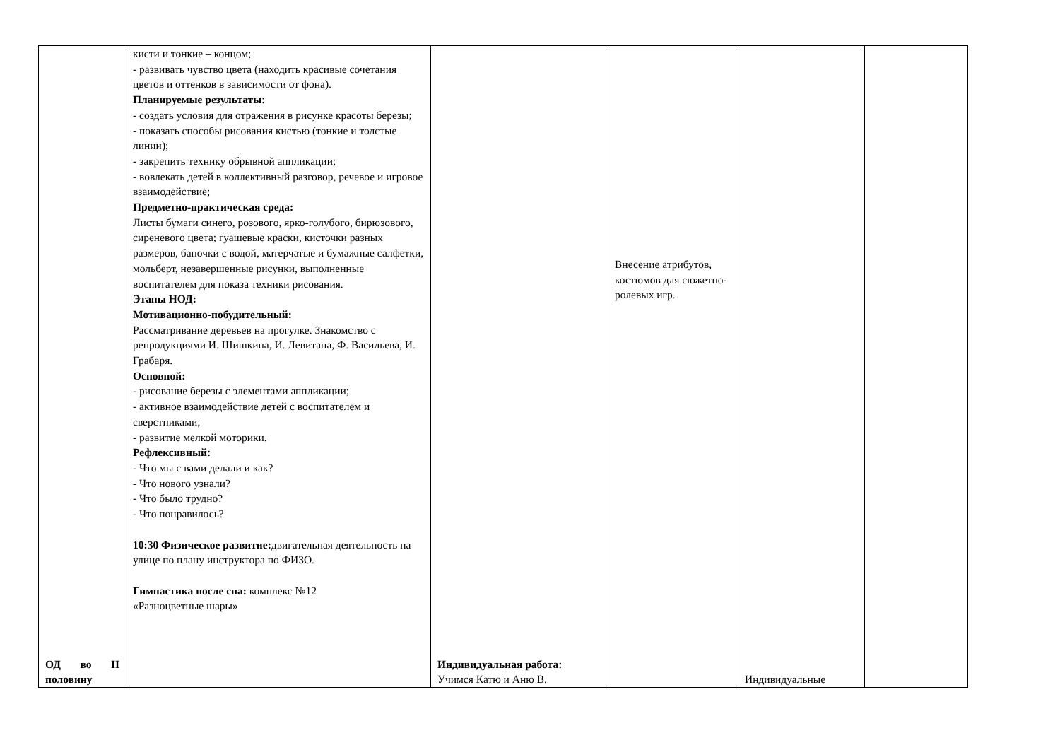| ОД во II половину | кисти и тонкие – концом; - развивать чувство цвета (находить красивые сочетания цветов и оттенков в зависимости от фона). Планируемые результаты : - создать условия для отражения в рисунке красоты березы; - показать способы рисования кистью (тонкие и толстые линии); - закрепить технику обрывной аппликации; - вовлекать детей в коллективный разговор, речевое и игровое взаимодействие; Предметно-практическая среда: Листы бумаги синего, розового, ярко-голубого, бирюзового, сиреневого цвета; гуашевые краски, кисточки разных размеров, баночки с водой, матерчатые и бумажные салфетки, мольберт, незавершенные рисунки, выполненные воспитателем для показа техники рисования. Этапы НОД: Мотивационно-побудительный: Рассматривание деревьев на прогулке. Знакомство с репродукциями И. Шишкина, И. Левитана, Ф. Васильева, И. Грабаря. Основной: - рисование березы с элементами аппликации; - активное взаимодействие детей с воспитателем и сверстниками; - развитие мелкой моторики. Рефлексивный: - Что мы с вами делали и как? - Что нового узнали? - Что было трудно? - Что понравилось? 10:30 Физическое развитие: двигательная деятельность на улице по плану инструктора по ФИЗО. Гимнастика после сна: комплекс №12 «Разноцветные шары» | Индивидуальная работа: Учимся Катю и Аню В. | Внесение атрибутов, костюмов для сюжетно-ролевых игр. | Индивидуальные | |